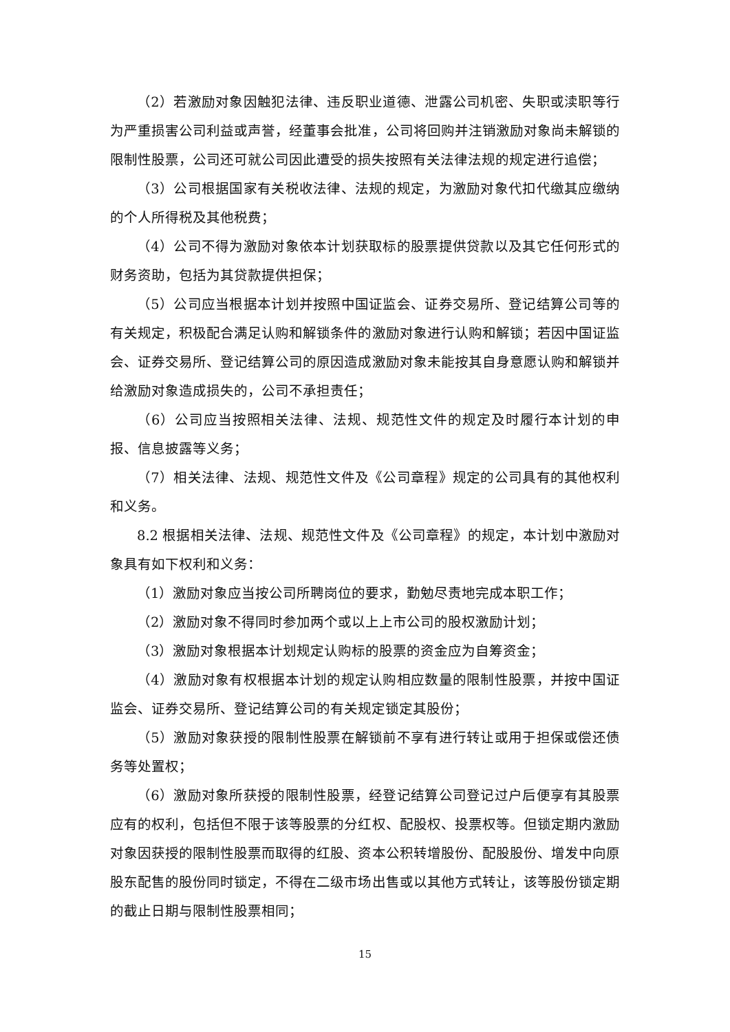（2）若激励对象因触犯法律、违反职业道德、泄露公司机密、失职或渎职等行为严重损害公司利益或声誉，经董事会批准，公司将回购并注销激励对象尚未解锁的限制性股票，公司还可就公司因此遭受的损失按照有关法律法规的规定进行追偿；
（3）公司根据国家有关税收法律、法规的规定，为激励对象代扣代缴其应缴纳的个人所得税及其他税费；
（4）公司不得为激励对象依本计划获取标的股票提供贷款以及其它任何形式的财务资助，包括为其贷款提供担保；
（5）公司应当根据本计划并按照中国证监会、证券交易所、登记结算公司等的有关规定，积极配合满足认购和解锁条件的激励对象进行认购和解锁；若因中国证监会、证券交易所、登记结算公司的原因造成激励对象未能按其自身意愿认购和解锁并给激励对象造成损失的，公司不承担责任；
（6）公司应当按照相关法律、法规、规范性文件的规定及时履行本计划的申报、信息披露等义务；
（7）相关法律、法规、规范性文件及《公司章程》规定的公司具有的其他权利和义务。
8.2 根据相关法律、法规、规范性文件及《公司章程》的规定，本计划中激励对象具有如下权利和义务：
（1）激励对象应当按公司所聘岗位的要求，勤勉尽责地完成本职工作；
（2）激励对象不得同时参加两个或以上上市公司的股权激励计划；
（3）激励对象根据本计划规定认购标的股票的资金应为自筹资金；
（4）激励对象有权根据本计划的规定认购相应数量的限制性股票，并按中国证监会、证券交易所、登记结算公司的有关规定锁定其股份；
（5）激励对象获授的限制性股票在解锁前不享有进行转让或用于担保或偿还债务等处置权；
（6）激励对象所获授的限制性股票，经登记结算公司登记过户后便享有其股票应有的权利，包括但不限于该等股票的分红权、配股权、投票权等。但锁定期内激励对象因获授的限制性股票而取得的红股、资本公积转增股份、配股股份、增发中向原股东配售的股份同时锁定，不得在二级市场出售或以其他方式转让，该等股份锁定期的截止日期与限制性股票相同；
15